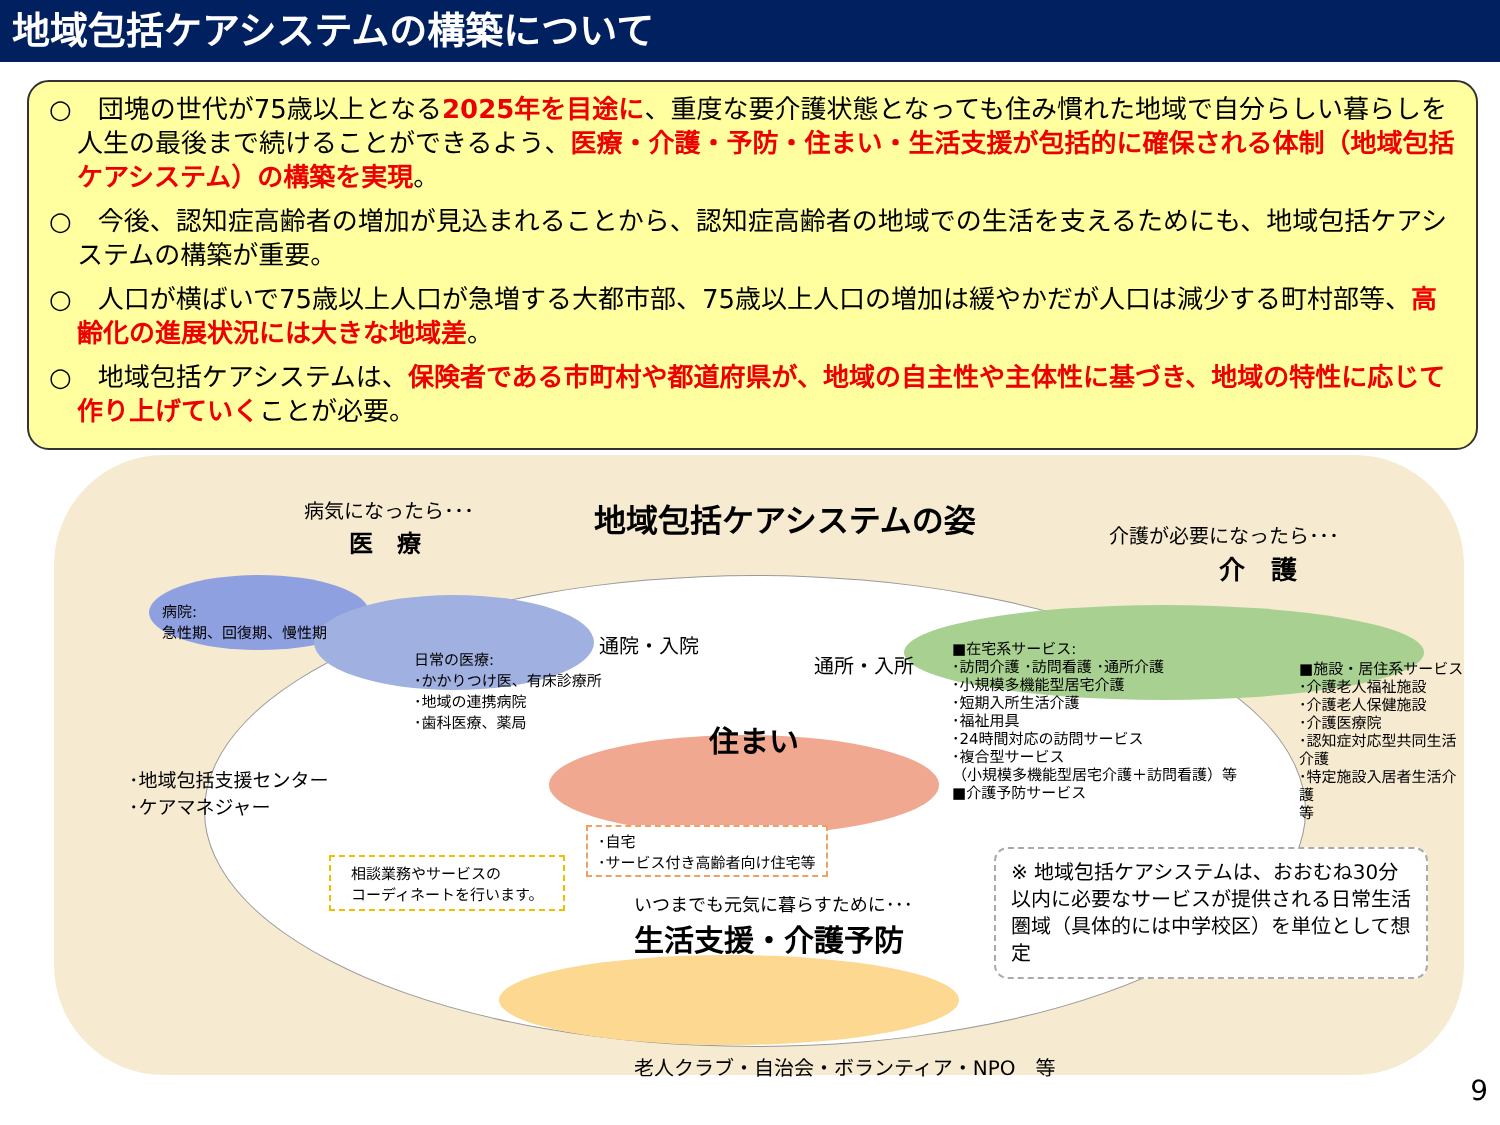地域包括ケアシステムの構築について
○　団塊の世代が75歳以上となる2025年を目途に、重度な要介護状態となっても住み慣れた地域で自分らしい暮らしを人生の最後まで続けることができるよう、医療・介護・予防・住まい・生活支援が包括的に確保される体制（地域包括ケアシステム）の構築を実現。
○　今後、認知症高齢者の増加が見込まれることから、認知症高齢者の地域での生活を支えるためにも、地域包括ケアシステムの構築が重要。
○　人口が横ばいで75歳以上人口が急増する大都市部、75歳以上人口の増加は緩やかだが人口は減少する町村部等、高齢化の進展状況には大きな地域差。
○　地域包括ケアシステムは、保険者である市町村や都道府県が、地域の自主性や主体性に基づき、地域の特性に応じて作り上げていくことが必要。
地域包括ケアシステムの姿
病気になったら･･･
医　療
病院:
急性期、回復期、慢性期
日常の医療:
･かかりつけ医、有床診療所
･地域の連携病院
･歯科医療、薬局
通院・入院
通所・入所
介護が必要になったら･･･
介　護
■在宅系サービス:
･訪問介護 ･訪問看護 ･通所介護
･小規模多機能型居宅介護
･短期入所生活介護
･福祉用具
･24時間対応の訪問サービス
･複合型サービス
（小規模多機能型居宅介護＋訪問看護）等
■介護予防サービス
■施設・居住系サービス
･介護老人福祉施設
･介護老人保健施設
･介護医療院
･認知症対応型共同生活介護
･特定施設入居者生活介護
等
住まい
･自宅
･サービス付き高齢者向け住宅等
･地域包括支援センター
･ケアマネジャー
相談業務やサービスの
コーディネートを行います。
いつまでも元気に暮らすために･･･
生活支援・介護予防
老人クラブ・自治会・ボランティア・NPO　等
※ 地域包括ケアシステムは、おおむね30分以内に必要なサービスが提供される日常生活圏域（具体的には中学校区）を単位として想定
9